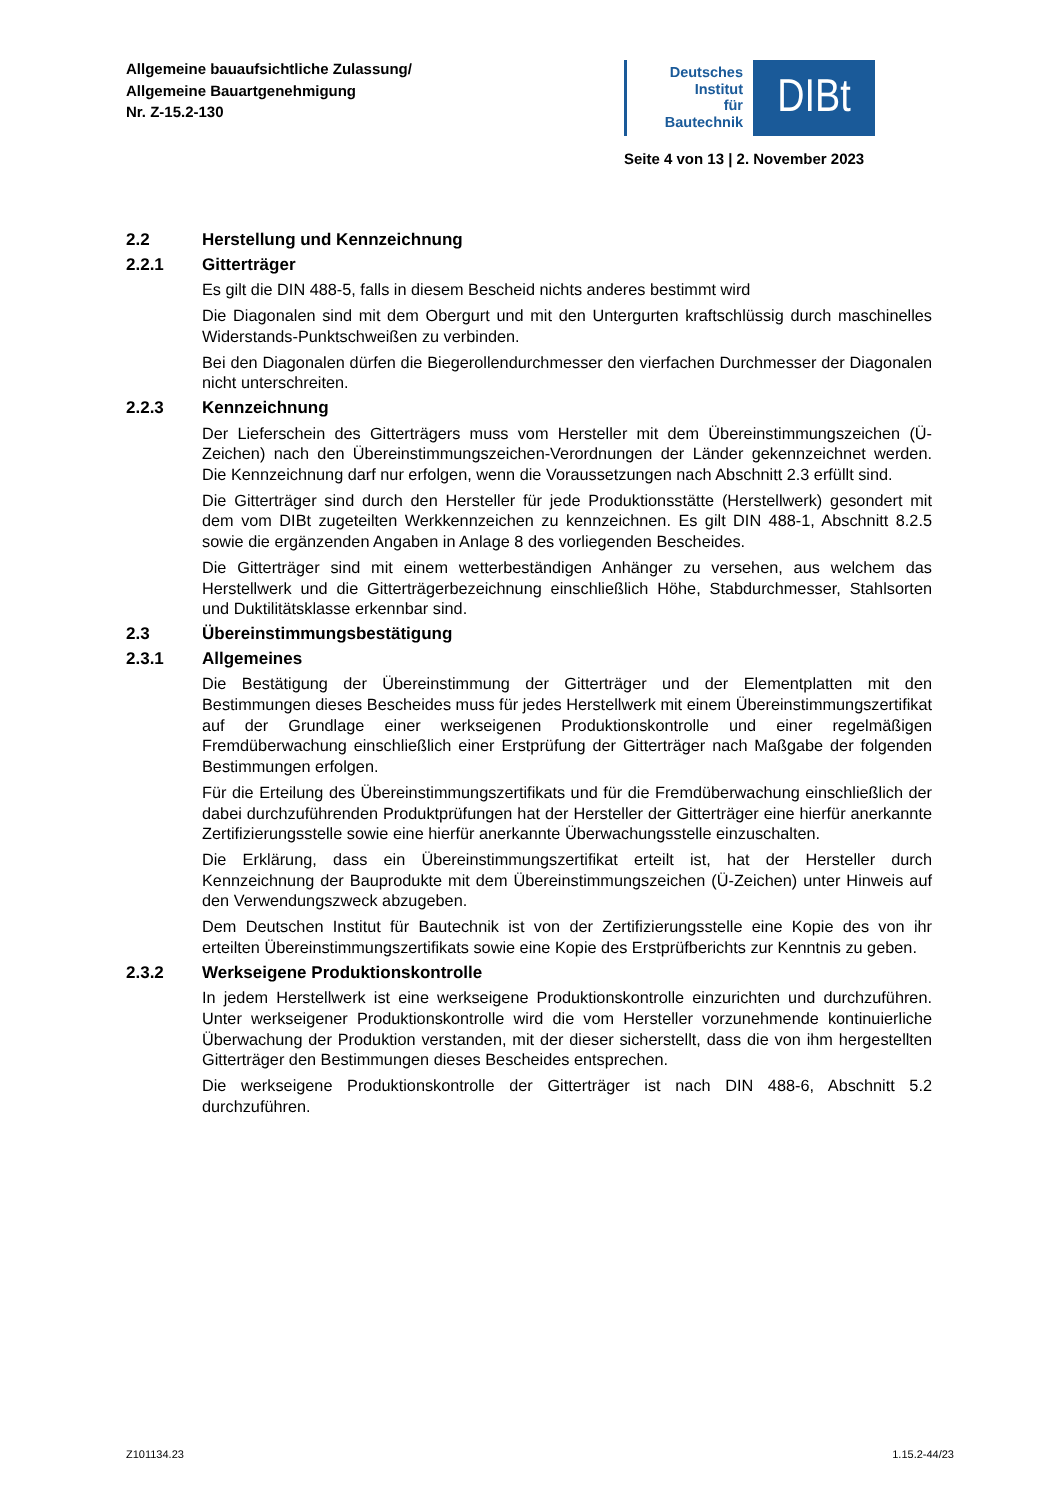Allgemeine bauaufsichtliche Zulassung/
Allgemeine Bauartgenehmigung
Nr. Z-15.2-130
Deutsches
Institut
für
Bautechnik
DIBt
Seite 4 von 13 | 2. November 2023
2.2 Herstellung und Kennzeichnung
2.2.1 Gitterträger
Es gilt die DIN 488-5, falls in diesem Bescheid nichts anderes bestimmt wird
Die Diagonalen sind mit dem Obergurt und mit den Untergurten kraftschlüssig durch maschinelles Widerstands-Punktschweißen zu verbinden.
Bei den Diagonalen dürfen die Biegerollendurchmesser den vierfachen Durchmesser der Diagonalen nicht unterschreiten.
2.2.3 Kennzeichnung
Der Lieferschein des Gitterträgers muss vom Hersteller mit dem Übereinstimmungszeichen (Ü-Zeichen) nach den Übereinstimmungszeichen-Verordnungen der Länder gekennzeichnet werden. Die Kennzeichnung darf nur erfolgen, wenn die Voraussetzungen nach Abschnitt 2.3 erfüllt sind.
Die Gitterträger sind durch den Hersteller für jede Produktionsstätte (Herstellwerk) gesondert mit dem vom DIBt zugeteilten Werkkennzeichen zu kennzeichnen. Es gilt DIN 488-1, Abschnitt 8.2.5 sowie die ergänzenden Angaben in Anlage 8 des vorliegenden Bescheides.
Die Gitterträger sind mit einem wetterbeständigen Anhänger zu versehen, aus welchem das Herstellwerk und die Gitterträgerbezeichnung einschließlich Höhe, Stabdurchmesser, Stahlsorten und Duktilitätsklasse erkennbar sind.
2.3 Übereinstimmungsbestätigung
2.3.1 Allgemeines
Die Bestätigung der Übereinstimmung der Gitterträger und der Elementplatten mit den Bestimmungen dieses Bescheides muss für jedes Herstellwerk mit einem Übereinstimmungszertifikat auf der Grundlage einer werkseigenen Produktionskontrolle und einer regelmäßigen Fremdüberwachung einschließlich einer Erstprüfung der Gitterträger nach Maßgabe der folgenden Bestimmungen erfolgen.
Für die Erteilung des Übereinstimmungszertifikats und für die Fremdüberwachung einschließlich der dabei durchzuführenden Produktprüfungen hat der Hersteller der Gitterträger eine hierfür anerkannte Zertifizierungsstelle sowie eine hierfür anerkannte Überwachungsstelle einzuschalten.
Die Erklärung, dass ein Übereinstimmungszertifikat erteilt ist, hat der Hersteller durch Kennzeichnung der Bauprodukte mit dem Übereinstimmungszeichen (Ü-Zeichen) unter Hinweis auf den Verwendungszweck abzugeben.
Dem Deutschen Institut für Bautechnik ist von der Zertifizierungsstelle eine Kopie des von ihr erteilten Übereinstimmungszertifikats sowie eine Kopie des Erstprüfberichts zur Kenntnis zu geben.
2.3.2 Werkseigene Produktionskontrolle
In jedem Herstellwerk ist eine werkseigene Produktionskontrolle einzurichten und durchzuführen. Unter werkseigener Produktionskontrolle wird die vom Hersteller vorzunehmende kontinuierliche Überwachung der Produktion verstanden, mit der dieser sicherstellt, dass die von ihm hergestellten Gitterträger den Bestimmungen dieses Bescheides entsprechen.
Die werkseigene Produktionskontrolle der Gitterträger ist nach DIN 488-6, Abschnitt 5.2 durchzuführen.
Z101134.23 1.15.2-44/23